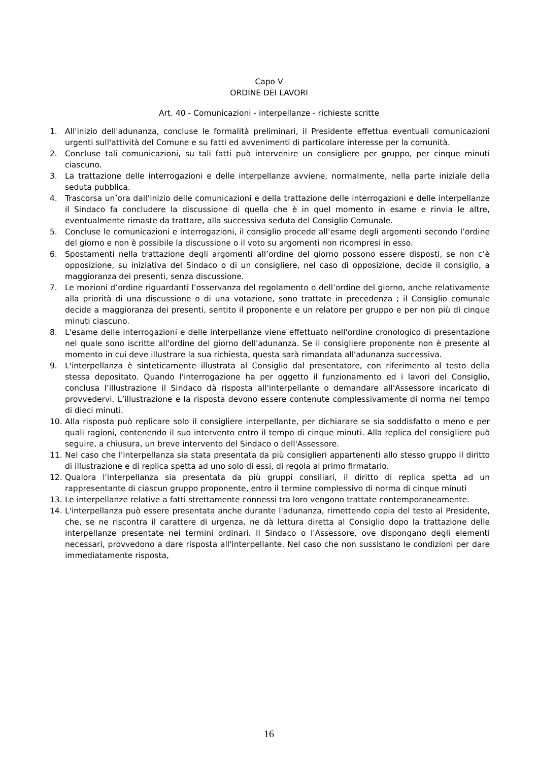Capo V
ORDINE DEI LAVORI
Art. 40 - Comunicazioni - interpellanze - richieste scritte
1. All'inizio dell'adunanza, concluse le formalità preliminari, il Presidente effettua eventuali comunicazioni urgenti sull'attività del Comune e su fatti ed avvenimenti di particolare interesse per la comunità.
2. Concluse tali comunicazioni, su tali fatti può intervenire un consigliere per gruppo, per cinque minuti ciascuno.
3. La trattazione delle interrogazioni e delle interpellanze avviene, normalmente, nella parte iniziale della seduta pubblica.
4. Trascorsa un’ora dall’inizio delle comunicazioni e della trattazione delle interrogazioni e delle interpellanze il Sindaco fa concludere la discussione di quella che è in quel momento in esame e rinvia le altre, eventualmente rimaste da trattare, alla successiva seduta del Consiglio Comunale.
5. Concluse le comunicazioni e interrogazioni, il consiglio procede all’esame degli argomenti secondo l’ordine del giorno e non è possibile la discussione o il voto su argomenti non ricompresi in esso.
6. Spostamenti nella trattazione degli argomenti all’ordine del giorno possono essere disposti, se non c’è opposizione, su iniziativa del Sindaco o di un consigliere, nel caso di opposizione, decide il consiglio, a maggioranza dei presenti, senza discussione.
7. Le mozioni d’ordine riguardanti l’osservanza del regolamento o dell’ordine del giorno, anche relativamente alla priorità di una discussione o di una votazione, sono trattate in precedenza ; il Consiglio comunale decide a maggioranza dei presenti, sentito il proponente e un relatore per gruppo e per non più di cinque minuti ciascuno.
8. L'esame delle interrogazioni e delle interpellanze viene effettuato nell'ordine cronologico di presentazione nel quale sono iscritte all'ordine del giorno dell'adunanza. Se il consigliere proponente non è presente al momento in cui deve illustrare la sua richiesta, questa sarà rimandata all'adunanza successiva.
9. L'interpellanza è sinteticamente illustrata al Consiglio dal presentatore, con riferimento al testo della stessa depositato. Quando l'interrogazione ha per oggetto il funzionamento ed i lavori del Consiglio, conclusa l’illustrazione il Sindaco dà risposta all'interpellante o demandare all'Assessore incaricato di provvedervi. L’illustrazione e la risposta devono essere contenute complessivamente di norma nel tempo di dieci minuti.
10. Alla risposta può replicare solo il consigliere interpellante, per dichiarare se sia soddisfatto o meno e per quali ragioni, contenendo il suo intervento entro il tempo di cinque minuti. Alla replica del consigliere può seguire, a chiusura, un breve intervento del Sindaco o dell'Assessore.
11. Nel caso che l'interpellanza sia stata presentata da più consiglieri appartenenti allo stesso gruppo il diritto di illustrazione e di replica spetta ad uno solo di essi, di regola al primo firmatario.
12. Qualora l'interpellanza sia presentata da più gruppi consiliari, il diritto di replica spetta ad un rappresentante di ciascun gruppo proponente, entro il termine complessivo di norma di cinque minuti
13. Le interpellanze relative a fatti strettamente connessi tra loro vengono trattate contemporaneamente.
14. L'interpellanza può essere presentata anche durante l'adunanza, rimettendo copia del testo al Presidente, che, se ne riscontra il carattere di urgenza, ne dà lettura diretta al Consiglio dopo la trattazione delle interpellanze presentate nei termini ordinari. Il Sindaco o l'Assessore, ove dispongano degli elementi necessari, provvedono a dare risposta all'interpellante. Nel caso che non sussistano le condizioni per dare immediatamente risposta,
16